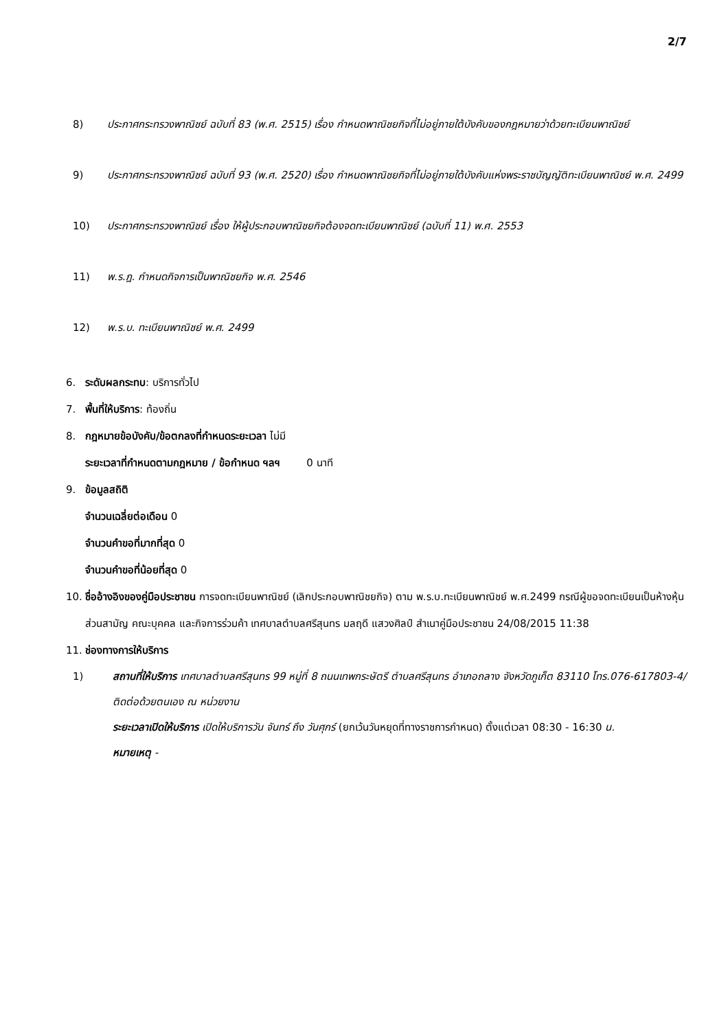2/7
8) ประกาศกระทรวงพาณิชย์ ฉบับที่ 83 (พ.ศ. 2515) เรื่อง กำหนดพาณิชยกิจที่ไม่อยู่ภายใต้บังคับของกฎหมายว่าด้วยทะเบียนพาณิชย์
9) ประกาศกระทรวงพาณิชย์ ฉบับที่ 93 (พ.ศ. 2520) เรื่อง กำหนดพาณิชยกิจที่ไม่อยู่ภายใต้บังคับแห่งพระราชบัญญัติทะเบียนพาณิชย์ พ.ศ. 2499
10) ประกาศกระทรวงพาณิชย์ เรื่อง ให้ผู้ประกอบพาณิชยกิจต้องจดทะเบียนพาณิชย์ (ฉบับที่ 11) พ.ศ. 2553
11) พ.ร.ฎ. กำหนดกิจการเป็นพาณิชยกิจ พ.ศ. 2546
12) พ.ร.บ. ทะเบียนพาณิชย์ พ.ศ. 2499
6. ระดับผลกระทบ: บริการทั่วไป
7. พื้นที่ให้บริการ: ท้องถิ่น
8. กฎหมายข้อบังคับ/ข้อตกลงที่กำหนดระยะเวลา ไม่มี
ระยะเวลาที่กำหนดตามกฎหมาย / ข้อกำหนด ฯลฯ 0 นาที
9. ข้อมูลสถิติ
จำนวนเฉลี่ยต่อเดือน 0
จำนวนคำขอที่มากที่สุด 0
จำนวนคำขอที่น้อยที่สุด 0
10. ชื่ออ้างอิงของคู่มือประชาชน การจดทะเบียนพาณิชย์ (เลิกประกอบพาณิชยกิจ) ตาม พ.ร.บ.ทะเบียนพาณิชย์ พ.ศ.2499 กรณีผู้ขอจดทะเบียนเป็นห้างหุ้นส่วนสามัญ คณะบุคคล และกิจการร่วมค้า เทศบาลตำบลศรีสุนทร มลฤดี แสวงศิลป์ สำเนาคู่มือประชาชน 24/08/2015 11:38
11. ช่องทางการให้บริการ
1) สถานที่ให้บริการ เทศบาลตำบลศรีสุนทร 99 หมู่ที่ 8 ถนนเทพกระษัตรี ตำบลศรีสุนทร อำเภอถลาง จังหวัดภูเก็ต 83110 โทร.076-617803-4/ติดต่อด้วยตนเอง ณ หน่วยงาน
ระยะเวลาเปิดให้บริการ เปิดให้บริการวัน จันทร์ ถึง วันศุกร์ (ยกเว้นวันหยุดที่ทางราชการกำหนด) ตั้งแต่เวลา 08:30 - 16:30 น.
หมายเหตุ -